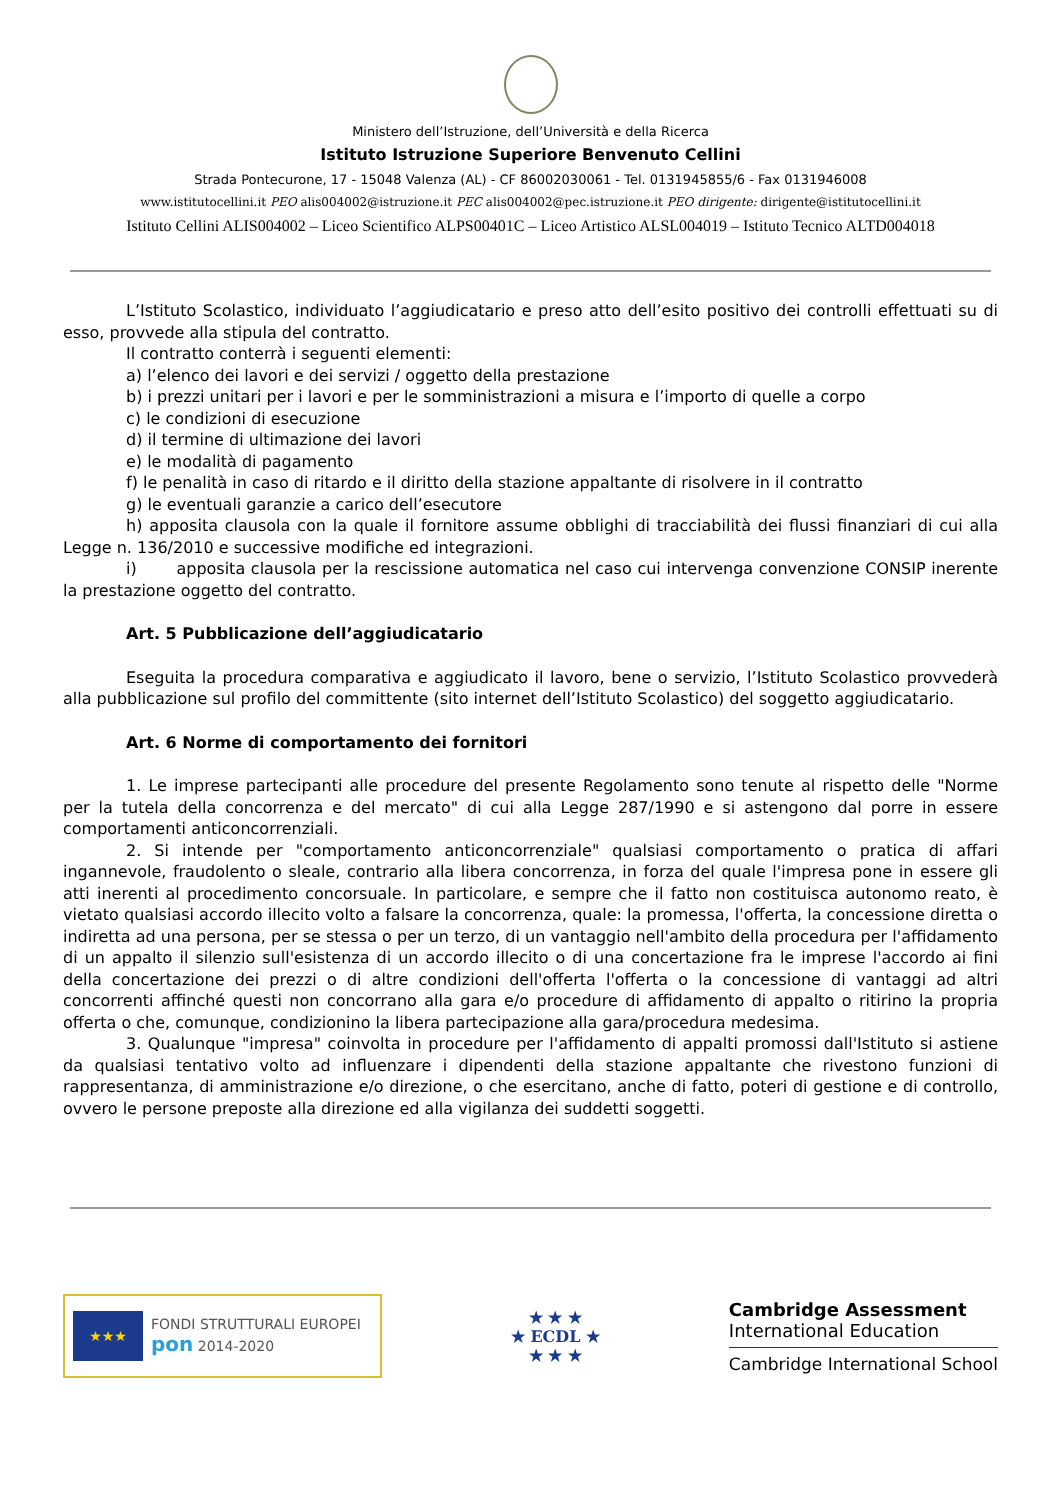Ministero dell’Istruzione, dell’Università e della Ricerca
Istituto Istruzione Superiore Benvenuto Cellini
Strada Pontecurone, 17 - 15048 Valenza (AL) - CF 86002030061 - Tel. 0131945855/6 - Fax 0131946008
www.istitutocellini.it PEO alis004002@istruzione.it PEC alis004002@pec.istruzione.it PEO dirigente: dirigente@istitutocellini.it
Istituto Cellini ALIS004002 – Liceo Scientifico ALPS00401C – Liceo Artistico ALSL004019 – Istituto Tecnico ALTD004018
L’Istituto Scolastico, individuato l’aggiudicatario e preso atto dell’esito positivo dei controlli effettuati su di esso, provvede alla stipula del contratto.
Il contratto conterrà i seguenti elementi:
a) l’elenco dei lavori e dei servizi / oggetto della prestazione
b) i prezzi unitari per i lavori e per le somministrazioni a misura e l’importo di quelle a corpo
c) le condizioni di esecuzione
d) il termine di ultimazione dei lavori
e) le modalità di pagamento
f) le penalità in caso di ritardo e il diritto della stazione appaltante di risolvere in il contratto
g) le eventuali garanzie a carico dell’esecutore
h) apposita clausola con la quale il fornitore assume obblighi di tracciabilità dei flussi finanziari di cui alla Legge n. 136/2010 e successive modifiche ed integrazioni.
i) apposita clausola per la rescissione automatica nel caso cui intervenga convenzione CONSIP inerente la prestazione oggetto del contratto.
Art. 5 Pubblicazione dell’aggiudicatario
Eseguita la procedura comparativa e aggiudicato il lavoro, bene o servizio, l’Istituto Scolastico provvederà alla pubblicazione sul profilo del committente (sito internet dell’Istituto Scolastico) del soggetto aggiudicatario.
Art. 6 Norme di comportamento dei fornitori
1. Le imprese partecipanti alle procedure del presente Regolamento sono tenute al rispetto delle "Norme per la tutela della concorrenza e del mercato" di cui alla Legge 287/1990 e si astengono dal porre in essere comportamenti anticoncorrenziali.
2. Si intende per "comportamento anticoncorrenziale" qualsiasi comportamento o pratica di affari ingannevole, fraudolento o sleale, contrario alla libera concorrenza, in forza del quale l'impresa pone in essere gli atti inerenti al procedimento concorsuale. In particolare, e sempre che il fatto non costituisca autonomo reato, è vietato qualsiasi accordo illecito volto a falsare la concorrenza, quale: la promessa, l'offerta, la concessione diretta o indiretta ad una persona, per se stessa o per un terzo, di un vantaggio nell'ambito della procedura per l'affidamento di un appalto il silenzio sull'esistenza di un accordo illecito o di una concertazione fra le imprese l'accordo ai fini della concertazione dei prezzi o di altre condizioni dell'offerta l'offerta o la concessione di vantaggi ad altri concorrenti affinché questi non concorrano alla gara e/o procedure di affidamento di appalto o ritirino la propria offerta o che, comunque, condizionino la libera partecipazione alla gara/procedura medesima.
3. Qualunque "impresa" coinvolta in procedure per l'affidamento di appalti promossi dall'Istituto si astiene da qualsiasi tentativo volto ad influenzare i dipendenti della stazione appaltante che rivestono funzioni di rappresentanza, di amministrazione e/o direzione, o che esercitano, anche di fatto, poteri di gestione e di controllo, ovvero le persone preposte alla direzione ed alla vigilanza dei suddetti soggetti.
★★★
FONDI STRUTTURALI EUROPEI
pon 2014-2020
★ ★ ★
★ ECDL ★
★ ★ ★
Cambridge Assessment
International Education
Cambridge International School